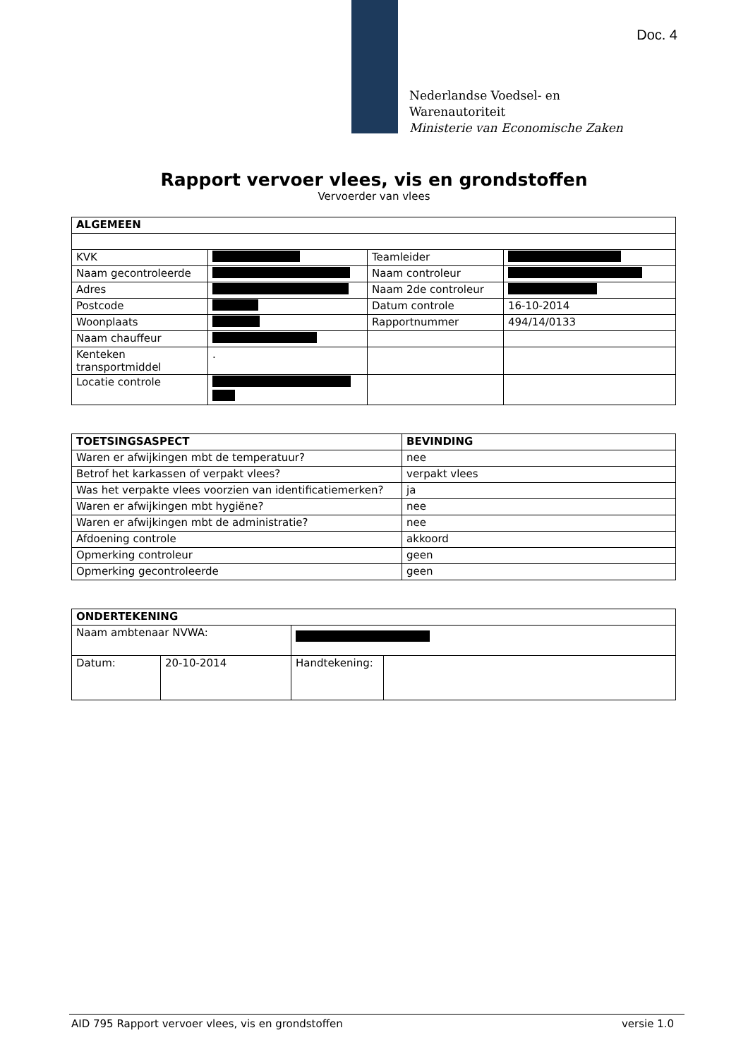Doc. 4
Nederlandse Voedsel- en
Warenautoriteit
Ministerie van Economische Zaken
Rapport vervoer vlees, vis en grondstoffen
Vervoerder van vlees
| ALGEMEEN | | | |
| --- | --- | --- | --- |
| KVK | | Teamleider | |
| Naam gecontroleerde | | Naam controleur | |
| Adres | | Naam 2de controleur | |
| Postcode | | Datum controle | 16-10-2014 |
| Woonplaats | | Rapportnummer | 494/14/0133 |
| Naam chauffeur | | | |
| Kenteken transportmiddel | . | | |
| Locatie controle | | | |
| TOETSINGSASPECT | BEVINDING |
| --- | --- |
| Waren er afwijkingen mbt de temperatuur? | nee |
| Betrof het karkassen of verpakt vlees? | verpakt vlees |
| Was het verpakte vlees voorzien van identificatiemerken? | ja |
| Waren er afwijkingen mbt hygiëne? | nee |
| Waren er afwijkingen mbt de administratie? | nee |
| Afdoening controle | akkoord |
| Opmerking controleur | geen |
| Opmerking gecontroleerde | geen |
| ONDERTEKENING | | | |
| --- | --- | --- | --- |
| Naam ambtenaar NVWA: | | | |
| Datum: | 20-10-2014 | Handtekening: | |
AID 795 Rapport vervoer vlees, vis en grondstoffen versie 1.0